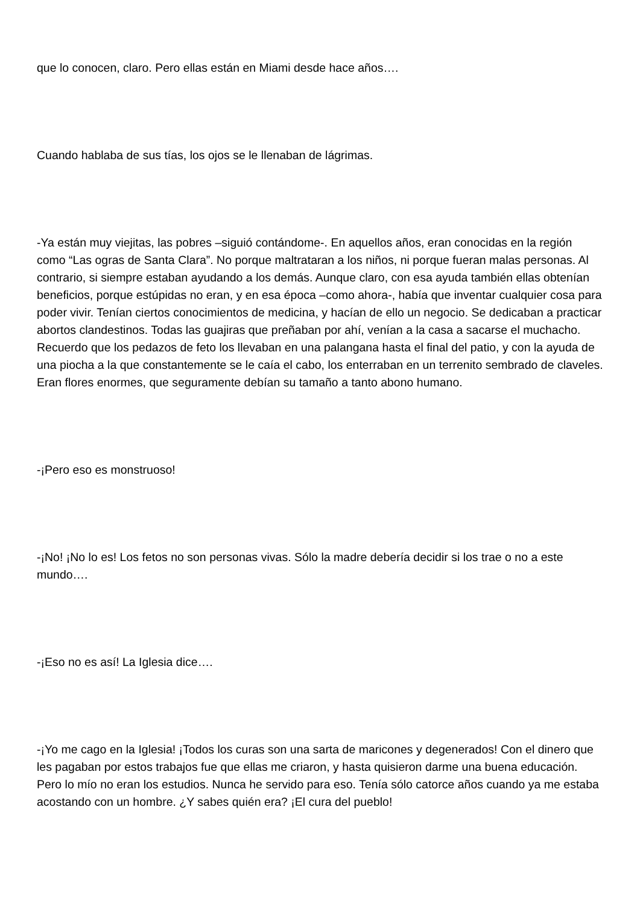que lo conocen, claro. Pero ellas están en Miami desde hace años….
Cuando hablaba de sus tías, los ojos se le llenaban de lágrimas.
-Ya están muy viejitas, las pobres –siguió contándome-. En aquellos años, eran conocidas en la región como “Las ogras de Santa Clara”. No porque maltrataran a los niños, ni porque fueran malas personas. Al contrario, si siempre estaban ayudando a los demás. Aunque claro, con esa ayuda también ellas obtenían beneficios, porque estúpidas no eran, y en esa época –como ahora-, había que inventar cualquier cosa para poder vivir. Tenían ciertos conocimientos de medicina, y hacían de ello un negocio. Se dedicaban a practicar abortos clandestinos. Todas las guajiras que preñaban por ahí, venían a la casa a sacarse el muchacho. Recuerdo que los pedazos de feto los llevaban en una palangana hasta el final del patio, y con la ayuda de una piocha a la que constantemente se le caía el cabo, los enterraban en un terrenito sembrado de claveles. Eran flores enormes, que seguramente debían su tamaño a tanto abono humano.
-¡Pero eso es monstruoso!
-¡No! ¡No lo es! Los fetos no son personas vivas. Sólo la madre debería decidir si los trae o no a este mundo….
-¡Eso no es así! La Iglesia dice….
-¡Yo me cago en la Iglesia! ¡Todos los curas son una sarta de maricones y degenerados! Con el dinero que les pagaban por estos trabajos fue que ellas me criaron, y hasta quisieron darme una buena educación. Pero lo mío no eran los estudios. Nunca he servido para eso. Tenía sólo catorce años cuando ya me estaba acostando con un hombre. ¿Y sabes quién era? ¡El cura del pueblo!